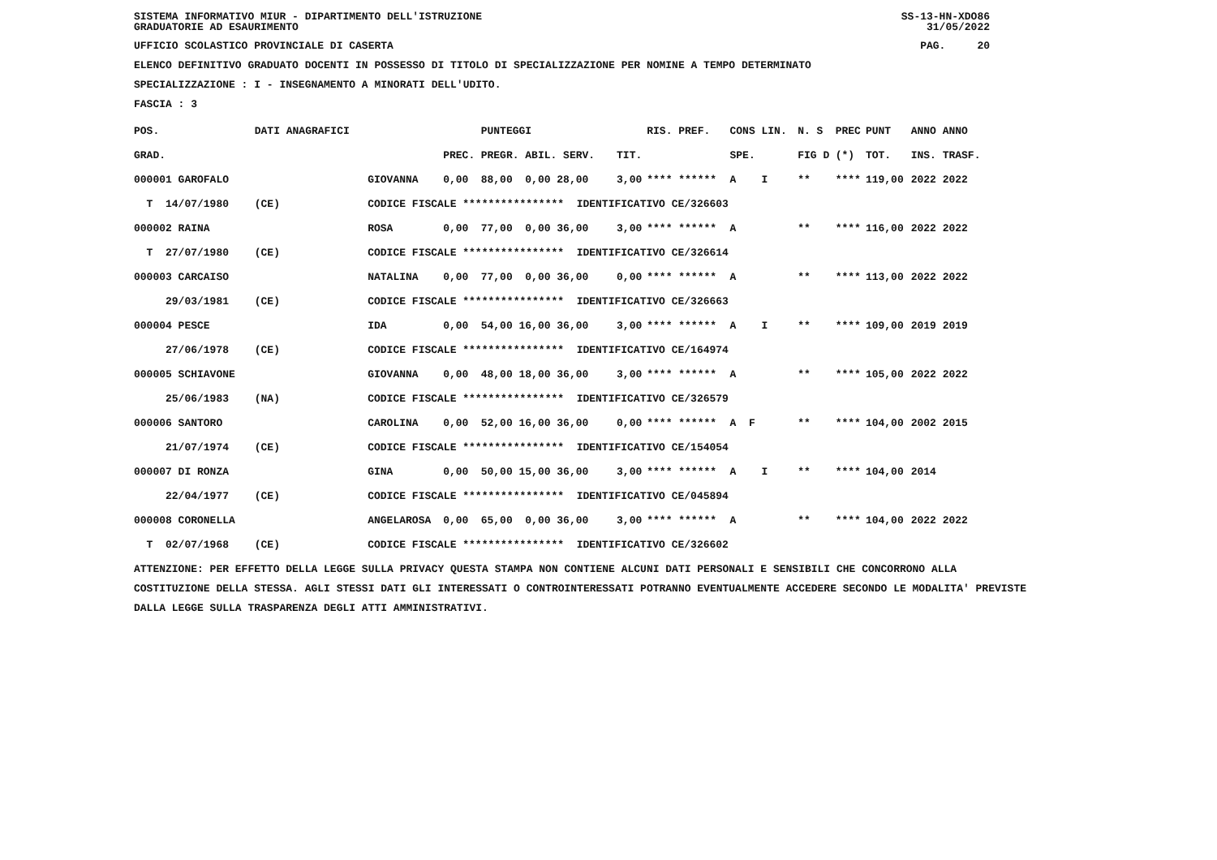SISTEMA INFORMATIVO MIUR - DIPARTIMENTO DELL'ISTRUZIONE
GRADUATORIE AD ESAURIMENTO SS-13-HN-XDO86
31/05/2022
UFFICIO SCOLASTICO PROVINCIALE DI CASERTA PAG. 20
ELENCO DEFINITIVO GRADUATO DOCENTI IN POSSESSO DI TITOLO DI SPECIALIZZAZIONE PER NOMINE A TEMPO DETERMINATO
SPECIALIZZAZIONE : I - INSEGNAMENTO A MINORATI DELL'UDITO.
FASCIA : 3
| POS. | DATI ANAGRAFICI | | | PUNTEGGI | | RIS. PREF. | CONS LIN. | N. S | PREC | PUNT | ANNO ANNO |
| --- | --- | --- | --- | --- | --- | --- | --- | --- | --- | --- | --- |
| GRAD. | | | PREC. | PREGR. ABIL. SERV. | TIT. | | SPE. | FIG D | (*) | TOT. | INS. TRASF. |
| 000001 GAROFALO | | GIOVANNA | 0,00 | 88,00 0,00 28,00 | 3,00 | **** ****** | A I | ** | **** | 119,00 | 2022 2022 |
| T 14/07/1980 | (CE) | CODICE FISCALE **************** IDENTIFICATIVO CE/326603 | | | | | | | | | |
| 000002 RAINA | | ROSA | 0,00 | 77,00 0,00 36,00 | 3,00 | **** ****** | A | ** | **** | 116,00 | 2022 2022 |
| T 27/07/1980 | (CE) | CODICE FISCALE **************** IDENTIFICATIVO CE/326614 | | | | | | | | | |
| 000003 CARCAISO | | NATALINA | 0,00 | 77,00 0,00 36,00 | 0,00 | **** ****** | A | ** | **** | 113,00 | 2022 2022 |
| 29/03/1981 | (CE) | CODICE FISCALE **************** IDENTIFICATIVO CE/326663 | | | | | | | | | |
| 000004 PESCE | | IDA | 0,00 | 54,00 16,00 36,00 | 3,00 | **** ****** | A I | ** | **** | 109,00 | 2019 2019 |
| 27/06/1978 | (CE) | CODICE FISCALE **************** IDENTIFICATIVO CE/164974 | | | | | | | | | |
| 000005 SCHIAVONE | | GIOVANNA | 0,00 | 48,00 18,00 36,00 | 3,00 | **** ****** | A | ** | **** | 105,00 | 2022 2022 |
| 25/06/1983 | (NA) | CODICE FISCALE **************** IDENTIFICATIVO CE/326579 | | | | | | | | | |
| 000006 SANTORO | | CAROLINA | 0,00 | 52,00 16,00 36,00 | 0,00 | **** ****** | A F | ** | **** | 104,00 | 2002 2015 |
| 21/07/1974 | (CE) | CODICE FISCALE **************** IDENTIFICATIVO CE/154054 | | | | | | | | | |
| 000007 DI RONZA | | GINA | 0,00 | 50,00 15,00 36,00 | 3,00 | **** ****** | A I | ** | **** | 104,00 | 2014 |
| 22/04/1977 | (CE) | CODICE FISCALE **************** IDENTIFICATIVO CE/045894 | | | | | | | | | |
| 000008 CORONELLA | | ANGELAROSA | 0,00 | 65,00 0,00 36,00 | 3,00 | **** ****** | A | ** | **** | 104,00 | 2022 2022 |
| T 02/07/1968 | (CE) | CODICE FISCALE **************** IDENTIFICATIVO CE/326602 | | | | | | | | | |
ATTENZIONE: PER EFFETTO DELLA LEGGE SULLA PRIVACY QUESTA STAMPA NON CONTIENE ALCUNI DATI PERSONALI E SENSIBILI CHE CONCORRONO ALLA COSTITUZIONE DELLA STESSA. AGLI STESSI DATI GLI INTERESSATI O CONTROINTERESSATI POTRANNO EVENTUALMENTE ACCEDERE SECONDO LE MODALITA' PREVISTE DALLA LEGGE SULLA TRASPARENZA DEGLI ATTI AMMINISTRATIVI.